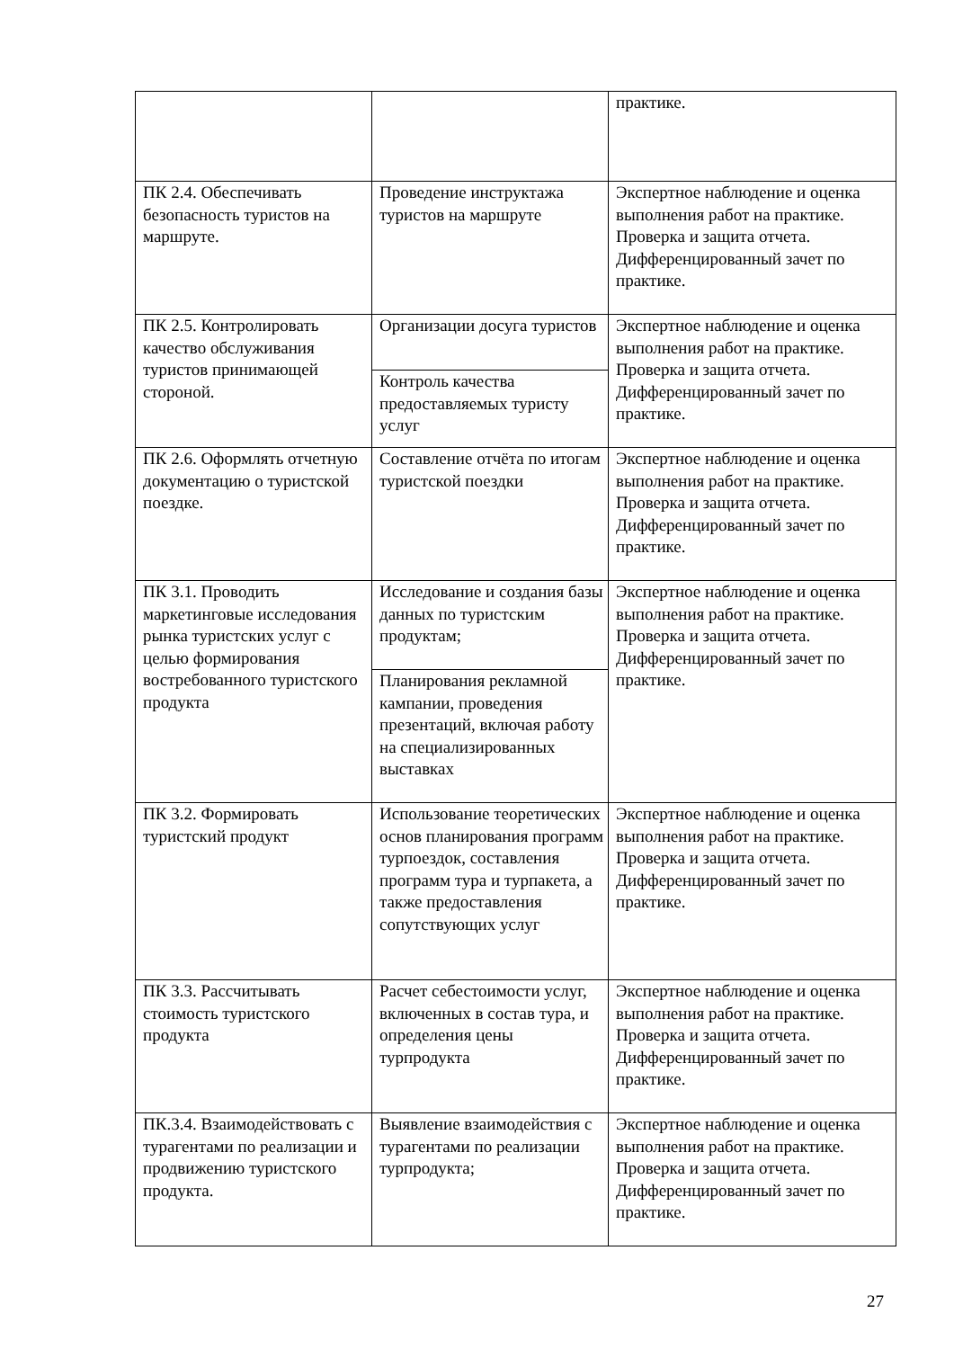| | | практике. |
| ПК 2.4. Обеспечивать безопасность туристов на маршруте. | Проведение инструктажа туристов на маршруте | Экспертное наблюдение и оценка выполнения работ на практике. Проверка и защита отчета. Дифференцированный зачет по практике. |
| ПК 2.5. Контролировать качество обслуживания туристов принимающей стороной. | Организации досуга туристов | Экспертное наблюдение и оценка выполнения работ на практике. Проверка и защита отчета. Дифференцированный зачет по практике. |
| | Контроль качества предоставляемых туристу услуг | |
| ПК 2.6. Оформлять отчетную документацию о туристской поездке. | Составление отчёта по итогам туристской поездки | Экспертное наблюдение и оценка выполнения работ на практике. Проверка и защита отчета. Дифференцированный зачет по практике. |
| ПК 3.1. Проводить маркетинговые исследования рынка туристских услуг с целью формирования востребованного туристского продукта | Исследование и создания базы данных по туристским продуктам; | Экспертное наблюдение и оценка выполнения работ на практике. Проверка и защита отчета. Дифференцированный зачет по практике. |
| | Планирования рекламной кампании, проведения презентаций, включая работу на специализированных выставках | |
| ПК 3.2. Формировать туристский продукт | Использование теоретических основ планирования программ турпоездок, составления программ тура и турпакета, а также предоставления сопутствующих услуг | Экспертное наблюдение и оценка выполнения работ на практике. Проверка и защита отчета. Дифференцированный зачет по практике. |
| ПК 3.3. Рассчитывать стоимость туристского продукта | Расчет себестоимости услуг, включенных в состав тура, и определения цены турпродукта | Экспертное наблюдение и оценка выполнения работ на практике. Проверка и защита отчета. Дифференцированный зачет по практике. |
| ПК.3.4. Взаимодействовать с турагентами по реализации и продвижению туристского продукта. | Выявление взаимодействия с турагентами по реализации турпродукта; | Экспертное наблюдение и оценка выполнения работ на практике. Проверка и защита отчета. Дифференцированный зачет по практике. |
27